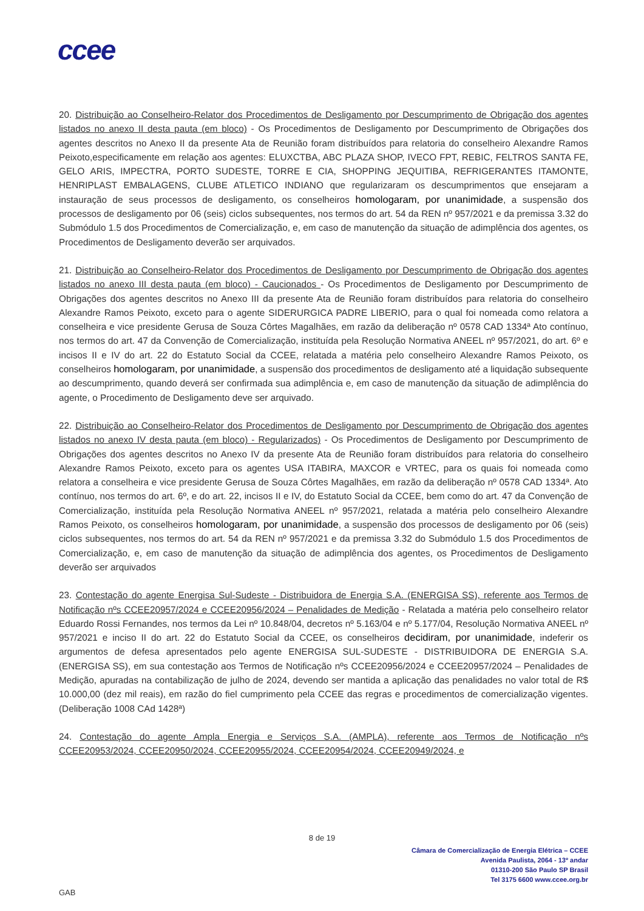ccee
20. Distribuição ao Conselheiro-Relator dos Procedimentos de Desligamento por Descumprimento de Obrigação dos agentes listados no anexo II desta pauta (em bloco) - Os Procedimentos de Desligamento por Descumprimento de Obrigações dos agentes descritos no Anexo II da presente Ata de Reunião foram distribuídos para relatoria do conselheiro Alexandre Ramos Peixoto,especificamente em relação aos agentes: ELUXCTBA, ABC PLAZA SHOP, IVECO FPT, REBIC, FELTROS SANTA FE, GELO ARIS, IMPECTRA, PORTO SUDESTE, TORRE E CIA, SHOPPING JEQUITIBA, REFRIGERANTES ITAMONTE, HENRIPLAST EMBALAGENS, CLUBE ATLETICO INDIANO que regularizaram os descumprimentos que ensejaram a instauração de seus processos de desligamento, os conselheiros homologaram, por unanimidade, a suspensão dos processos de desligamento por 06 (seis) ciclos subsequentes, nos termos do art. 54 da REN nº 957/2021 e da premissa 3.32 do Submódulo 1.5 dos Procedimentos de Comercialização, e, em caso de manutenção da situação de adimplência dos agentes, os Procedimentos de Desligamento deverão ser arquivados.
21. Distribuição ao Conselheiro-Relator dos Procedimentos de Desligamento por Descumprimento de Obrigação dos agentes listados no anexo III desta pauta (em bloco) - Caucionados - Os Procedimentos de Desligamento por Descumprimento de Obrigações dos agentes descritos no Anexo III da presente Ata de Reunião foram distribuídos para relatoria do conselheiro Alexandre Ramos Peixoto, exceto para o agente SIDERURGICA PADRE LIBERIO, para o qual foi nomeada como relatora a conselheira e vice presidente Gerusa de Souza Côrtes Magalhães, em razão da deliberação nº 0578 CAD 1334ª Ato contínuo, nos termos do art. 47 da Convenção de Comercialização, instituída pela Resolução Normativa ANEEL nº 957/2021, do art. 6º e incisos II e IV do art. 22 do Estatuto Social da CCEE, relatada a matéria pelo conselheiro Alexandre Ramos Peixoto, os conselheiros homologaram, por unanimidade, a suspensão dos procedimentos de desligamento até a liquidação subsequente ao descumprimento, quando deverá ser confirmada sua adimplência e, em caso de manutenção da situação de adimplência do agente, o Procedimento de Desligamento deve ser arquivado.
22. Distribuição ao Conselheiro-Relator dos Procedimentos de Desligamento por Descumprimento de Obrigação dos agentes listados no anexo IV desta pauta (em bloco) - Regularizados) - Os Procedimentos de Desligamento por Descumprimento de Obrigações dos agentes descritos no Anexo IV da presente Ata de Reunião foram distribuídos para relatoria do conselheiro Alexandre Ramos Peixoto, exceto para os agentes USA ITABIRA, MAXCOR e VRTEC, para os quais foi nomeada como relatora a conselheira e vice presidente Gerusa de Souza Côrtes Magalhães, em razão da deliberação nº 0578 CAD 1334ª. Ato contínuo, nos termos do art. 6º, e do art. 22, incisos II e IV, do Estatuto Social da CCEE, bem como do art. 47 da Convenção de Comercialização, instituída pela Resolução Normativa ANEEL nº 957/2021, relatada a matéria pelo conselheiro Alexandre Ramos Peixoto, os conselheiros homologaram, por unanimidade, a suspensão dos processos de desligamento por 06 (seis) ciclos subsequentes, nos termos do art. 54 da REN nº 957/2021 e da premissa 3.32 do Submódulo 1.5 dos Procedimentos de Comercialização, e, em caso de manutenção da situação de adimplência dos agentes, os Procedimentos de Desligamento deverão ser arquivados
23. Contestação do agente Energisa Sul-Sudeste - Distribuidora de Energia S.A. (ENERGISA SS), referente aos Termos de Notificação nºs CCEE20957/2024 e CCEE20956/2024 – Penalidades de Medição - Relatada a matéria pelo conselheiro relator Eduardo Rossi Fernandes, nos termos da Lei nº 10.848/04, decretos nº 5.163/04 e nº 5.177/04, Resolução Normativa ANEEL nº 957/2021 e inciso II do art. 22 do Estatuto Social da CCEE, os conselheiros decidiram, por unanimidade, indeferir os argumentos de defesa apresentados pelo agente ENERGISA SUL-SUDESTE - DISTRIBUIDORA DE ENERGIA S.A. (ENERGISA SS), em sua contestação aos Termos de Notificação nºs CCEE20956/2024 e CCEE20957/2024 – Penalidades de Medição, apuradas na contabilização de julho de 2024, devendo ser mantida a aplicação das penalidades no valor total de R$ 10.000,00 (dez mil reais), em razão do fiel cumprimento pela CCEE das regras e procedimentos de comercialização vigentes. (Deliberação 1008 CAd 1428ª)
24. Contestação do agente Ampla Energia e Serviços S.A. (AMPLA), referente aos Termos de Notificação nºs CCEE20953/2024, CCEE20950/2024, CCEE20955/2024, CCEE20954/2024, CCEE20949/2024, e
8 de 19
Câmara de Comercialização de Energia Elétrica – CCEE
Avenida Paulista, 2064 - 13º andar
01310-200 São Paulo SP Brasil
Tel 3175 6600 www.ccee.org.br
GAB